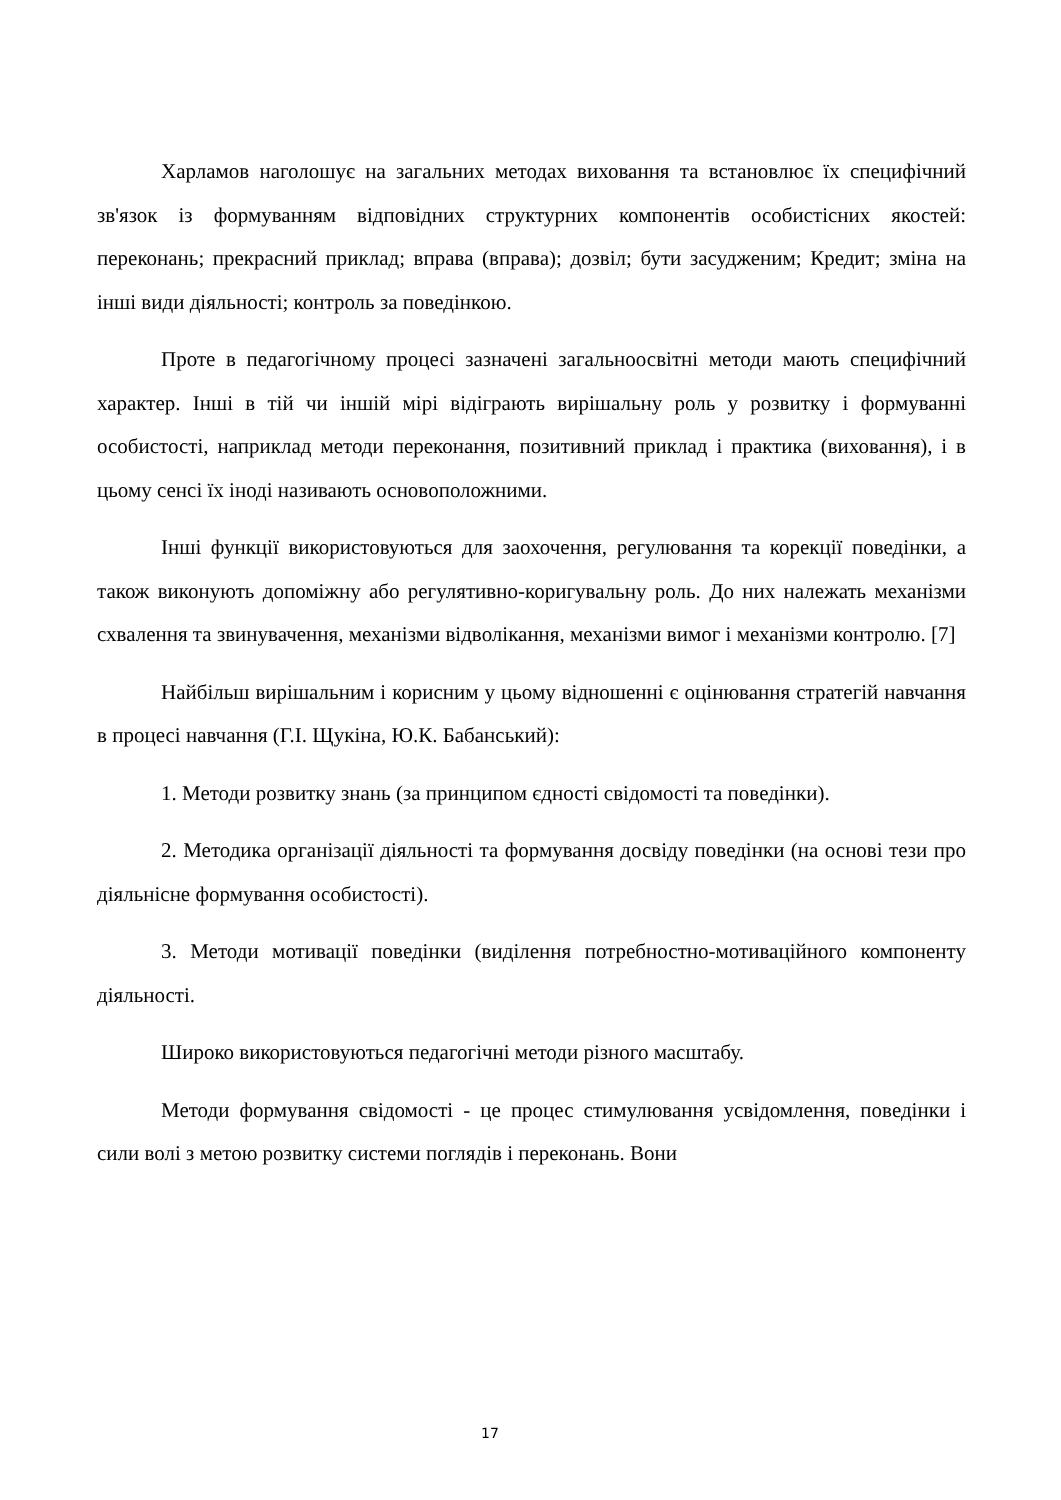Харламов наголошує на загальних методах виховання та встановлює їх специфічний зв'язок із формуванням відповідних структурних компонентів особистісних якостей: переконань; прекрасний приклад; вправа (вправа); дозвіл; бути засудженим; Кредит; зміна на інші види діяльності; контроль за поведінкою.
Проте в педагогічному процесі зазначені загальноосвітні методи мають специфічний характер. Інші в тій чи іншій мірі відіграють вирішальну роль у розвитку і формуванні особистості, наприклад методи переконання, позитивний приклад і практика (виховання), і в цьому сенсі їх іноді називають основоположними.
Інші функції використовуються для заохочення, регулювання та корекції поведінки, а також виконують допоміжну або регулятивно-коригувальну роль. До них належать механізми схвалення та звинувачення, механізми відволікання, механізми вимог і механізми контролю. [7]
Найбільш вирішальним і корисним у цьому відношенні є оцінювання стратегій навчання в процесі навчання (Г.І. Щукіна, Ю.К. Бабанський):
1. Методи розвитку знань (за принципом єдності свідомості та поведінки).
2. Методика організації діяльності та формування досвіду поведінки (на основі тези про діяльнісне формування особистості).
3. Методи мотивації поведінки (виділення потребностно-мотиваційного компоненту діяльності.
Широко використовуються педагогічні методи різного масштабу.
Методи формування свідомості - це процес стимулювання усвідомлення, поведінки і сили волі з метою розвитку системи поглядів і переконань. Вони
17